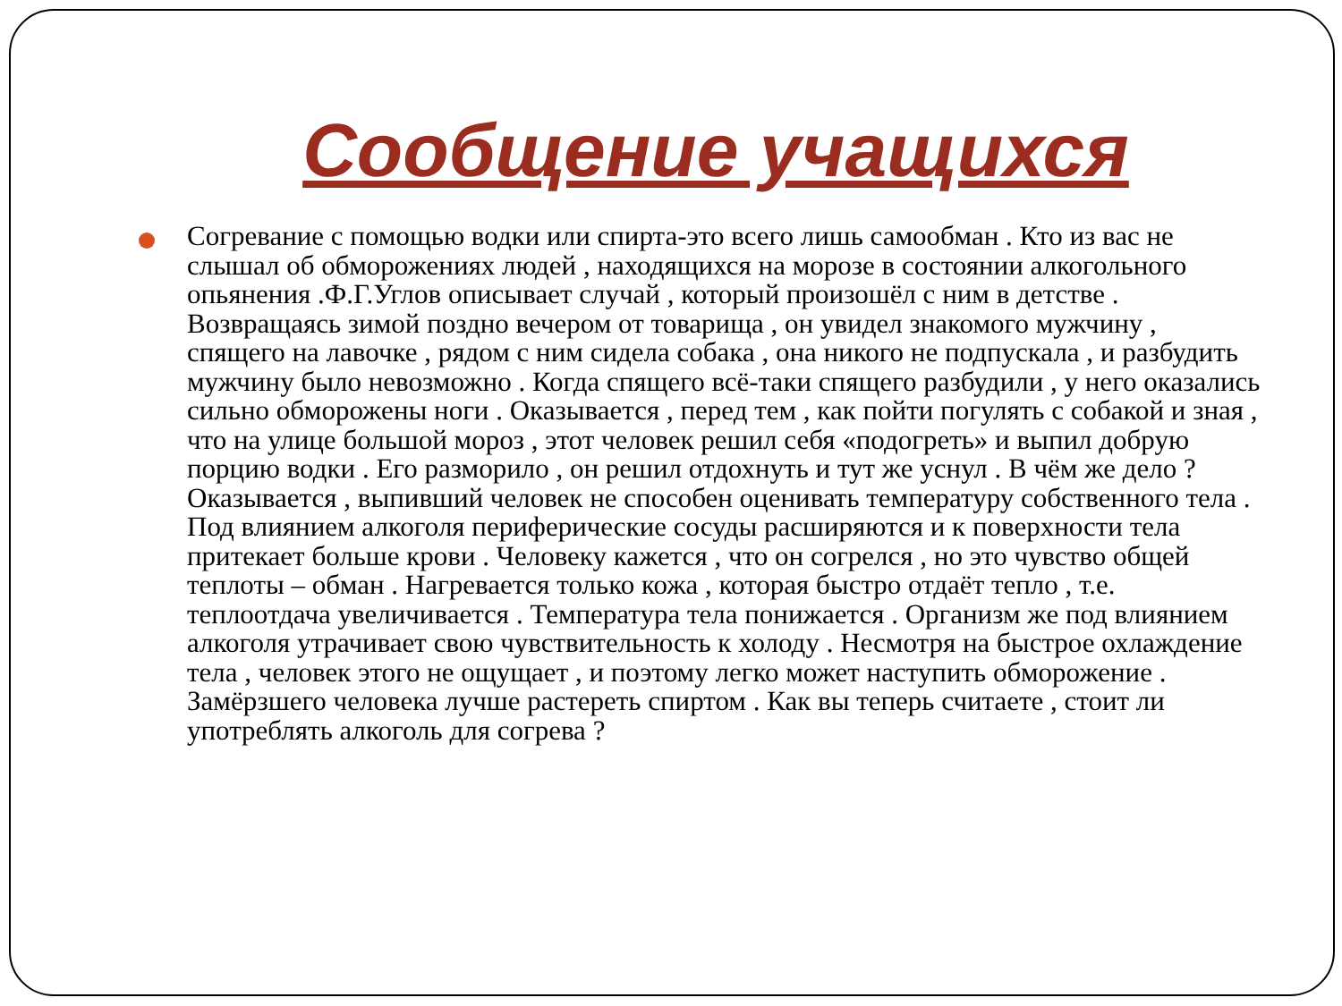Сообщение учащихся
Согревание с помощью водки или спирта-это всего лишь самообман . Кто из вас не слышал об обморожениях людей , находящихся на морозе в состоянии алкогольного опьянения .Ф.Г.Углов описывает случай , который произошёл с ним в детстве . Возвращаясь зимой поздно вечером от товарища , он увидел знакомого мужчину , спящего на лавочке , рядом с ним сидела собака , она никого не подпускала , и разбудить мужчину было невозможно . Когда спящего всё-таки спящего разбудили , у него оказались сильно обморожены ноги . Оказывается , перед тем , как пойти погулять с собакой и зная , что на улице большой мороз , этот человек решил себя «подогреть» и выпил добрую порцию водки . Его разморило , он решил отдохнуть и тут же уснул . В чём же дело ? Оказывается , выпивший человек не способен оценивать температуру собственного тела . Под влиянием алкоголя периферические сосуды расширяются и к поверхности тела притекает больше крови . Человеку кажется , что он согрелся , но это чувство общей теплоты – обман . Нагревается только кожа , которая быстро отдаёт тепло , т.е. теплоотдача увеличивается . Температура тела понижается . Организм же под влиянием алкоголя утрачивает свою чувствительность к холоду . Несмотря на быстрое охлаждение тела , человек этого не ощущает , и поэтому легко может наступить обморожение . Замёрзшего человека лучше растереть спиртом . Как вы теперь считаете , стоит ли употреблять алкоголь для согрева ?